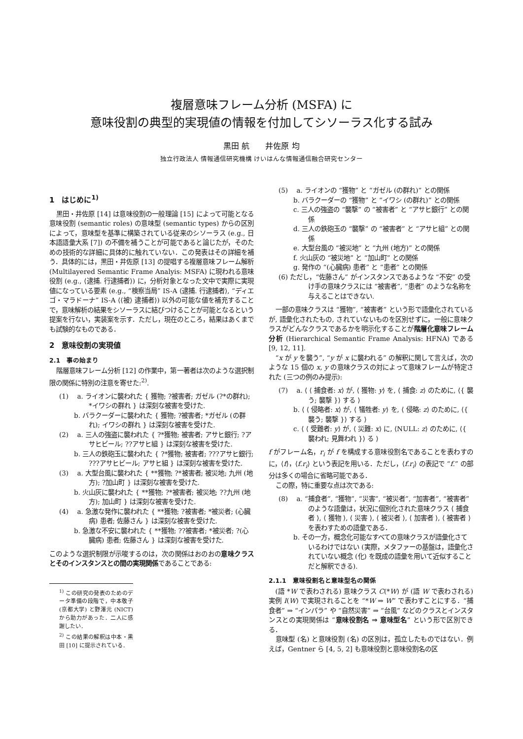複層意味フレーム分析 (MSFA) に
意味役割の典型的実現値の情報を付加してシソーラス化する試み
黒田 航　　井佐原 均
独立行政法人 情報通信研究機構 けいはんな情報通信融合研究センター
1　はじめに<sup>1)</sup>
黒田・井佐原 [14] は意味役割の一般理論 [15] によって可能となる意味役割 (semantic roles) の意味型 (semantic types) からの区別によって，意味型を基準に構築されている従来のシソーラス (e.g., 日本語語彙大系 [7]) の不備を補うことが可能であると論じたが，そのための技術的な詳細に具体的に触れていない．この発表はその詳細を補う．具体的には，黒田・井佐原 [13] の提唱する複層意味フレーム解析 (Multilayered Semantic Frame Analyis: MSFA) に現われる意味役割 (e.g., ⟨逮捕. 行逮捕者⟩) に，分析対象となった文中で実際に実現値になっている要素 (e.g., “検察当局” IS-A ⟨逮捕. 行逮捕者⟩, “ディエゴ・マラドーナ” IS-A ⟨⟨被⟩ 逮捕者⟩) 以外の可能な値を補充することで，意味解析の結果をシソーラスに結びつけることが可能となるという提案を行ない，実装案を示す．ただし，現在のところ，結果はあくまでも試験的なものである．
2　意味役割の実現値
2.1　事の始まり
階層意味フレーム分析 [12] の作業中，第一著者は次のような選択制限の関係に特別の注意を寄せた:<sup>2)</sup>.
(1)　 a. ライオンに襲われた { 獲物; ?被害者; ガゼル (?*の群れ); *イワシの群れ } は深刻な被害を受けた.
b. バラクーダーに襲われた { 獲物; ?被害者; *ガゼル (の群れ); イワシの群れ } は深刻な被害を受けた.
(2)　 a. 三人の強盗に襲われた { ?*獲物; 被害者; アサヒ銀行; ?アサヒビール; ??アサヒ組 } は深刻な被害を受けた.
b. 三人の鉄砲玉に襲われた { ?*獲物; 被害者; ???アサヒ銀行; ???アサヒビール; アサヒ組 } は深刻な被害を受けた.
(3)　 a. 大型台風に襲われた { **獲物; ?*被害者; 被災地; 九州 (地方); ?加山町 } は深刻な被害を受けた.
b. 火山灰に襲われた { **獲物; ?*被害者; 被災地; ??九州 (地方); 加山町 } は深刻な被害を受けた.
(4)　 a. 急激な発作に襲われた { **獲物; ?被害者; *被災者; (心臓病) 患者; 佐藤さん } は深刻な被害を受けた.
b. 急激な不安に襲われた { **獲物; ??被害者; *被災者; ?(心臓病) 患者; 佐藤さん } は深刻な被害を受けた.
このような選択制限が示唆するのは，次の関係はおのおの意味クラスとそのインスタンスとの間の実現関係であることである:
<sup>1)</sup> この研究の発表のためのデータ準備の段階で，中本敬子 (京都大学) と野澤元 (NICT) から助力があった．二人に感謝したい．
<sup>2)</sup> この結果の解釈は中本・黒田 [10] に提示されている．
(5)　 a. ライオンの “獲物” と “ガゼル (の群れ)” との関係
b. バラクーダーの “獲物” と “イワシ (の群れ)” との関係
c. 三人の強盗の “襲撃” の “被害者” と “アサヒ銀行” との関係
d. 三人の鉄砲玉の “襲撃” の “被害者” と “アサヒ組” との関係
e. 大型台風の “被災地” と “九州 (地方)” との関係
f. 火山灰の “被災地” と “加山町” との関係
g. 発作の “(心臓病) 患者” と “患者” との関係
(6) ただし，“佐藤さん” がインスタンスであるような “不安” の受け手の意味クラスには “被害者”, “患者” のような名称を与えることはできない.
一部の意味クラスは “獲物”, “被害者” という形で語彙化されているが, 語彙化されたもの, されていないものを区別せずに，一般に意味クラスがどんなクラスであるかを明示化することが階層化意味フレーム分析 (Hierarchical Semantic Frame Analysis: HFNA) である [9, 12, 11].
“x が y を襲う”, “y が x に襲われる” の解釈に関して言えば，次のような 15 個の x, y の意味クラスの対によって意味フレームが特定された (三つの例のみ提示):
(7)　 a. ⟨ ⟨ 捕食者: x⟩ が, ⟨ 獲物: y⟩ を, ⟨ 捕食: z⟩ のために, ⟨{ 襲う; 襲撃 }⟩ する ⟩
b. ⟨ ⟨ 侵略者: x⟩ が, ⟨ 犠牲者: y⟩ を, ⟨ 侵略: z⟩ のために, ⟨{ 襲う; 襲撃 }⟩ する ⟩
c. ⟨ ⟨ 受難者: y⟩ が, ⟨ 災難: x⟩ に, ⟨NULL: z⟩ のために, ⟨{ 襲われ; 見舞われ }⟩ る ⟩
f がフレーム名，r<sub>i</sub> が f を構成する意味役割名であることを表わすのに，⟨f⟩，⟨f.r<sub>i</sub>⟩ という表記を用いる．ただし，⟨f.r<sub>i</sub>⟩ の表記で “f.” の部分は多くの場合に省略可能である．
この際，特に重要な点は次である:
(8)　 a. “捕食者”, “獲物”, “災害”, “被災者”, “加害者”, “被害者” のような語彙は，状況に個別化された意味クラス ⟨ 捕食者 ⟩, ⟨ 獲物 ⟩, ⟨ 災害 ⟩, ⟨ 被災者 ⟩, ⟨ 加害者 ⟩, ⟨ 被害者 ⟩ を表わすための語彙である．
b. その一方，概念化可能なすべての意味クラスが語彙化さているわけではない (実際，メタファーの基盤は，語彙化されていない概念 (化) を既成の語彙を用いて近似することだと解釈できる).
2.1.1　意味役割名と意味型名の関係
(語 *W で表わされる) 意味クラス C(*W) が (語 W で表わされる) 実例 I(W) で実現されることを “*W ⇒ W” で表わすことにする．“捕食者” ⇒ “インパラ” や “自然災害” ⇒ “台風” などのクラスとインスタンスとの実現関係は “意味役割名 ⇒ 意味型名” という形で区別できる．
意味型 (名) と意味役割 (名) の区別は，孤立したものではない．例えば，Gentner ら [4, 5, 2] も意味役割と意味役割名の区